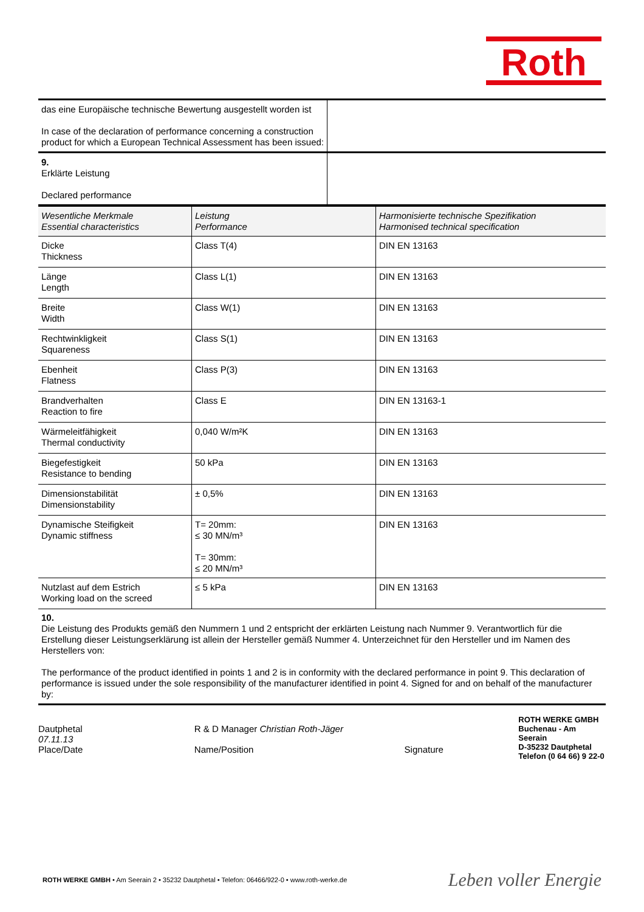Roth
| das eine Europäische technische Bewertung ausgestellt worden ist In case of the declaration of performance concerning a construction product for which a European Technical Assessment has been issued: | |
| 9. Erklärte Leistung Declared performance | |
| Wesentliche Merkmale Essential characteristics | Leistung Performance | Harmonisierte technische Spezifikation Harmonised technical specification |
| --- | --- | --- |
| Dicke Thickness | Class T(4) | DIN EN 13163 |
| Länge Length | Class L(1) | DIN EN 13163 |
| Breite Width | Class W(1) | DIN EN 13163 |
| Rechtwinkligkeit Squareness | Class S(1) | DIN EN 13163 |
| Ebenheit Flatness | Class P(3) | DIN EN 13163 |
| Brandverhalten Reaction to fire | Class E | DIN EN 13163-1 |
| Wärmeleitfähigkeit Thermal conductivity | 0,040 W/m²K | DIN EN 13163 |
| Biegefestigkeit Resistance to bending | 50 kPa | DIN EN 13163 |
| Dimensionstabilität Dimensionstability | ± 0,5% | DIN EN 13163 |
| Dynamische Steifigkeit Dynamic stiffness | T= 20mm: ≤ 30 MN/m³ T= 30mm: ≤ 20 MN/m³ | DIN EN 13163 |
| Nutzlast auf dem Estrich Working load on the screed | ≤ 5 kPa | DIN EN 13163 |
10.
Die Leistung des Produkts gemäß den Nummern 1 und 2 entspricht der erklärten Leistung nach Nummer 9. Verantwortlich für die Erstellung dieser Leistungserklärung ist allein der Hersteller gemäß Nummer 4. Unterzeichnet für den Hersteller und im Namen des Herstellers von:
The performance of the product identified in points 1 and 2 is in conformity with the declared performance in point 9. This declaration of performance is issued under the sole responsibility of the manufacturer identified in point 4. Signed for and on behalf of the manufacturer by:
Dautphetal
07.11.13
Place/Date
R & D Manager Christian Roth-Jäger
Name/Position
Signature
ROTH WERKE GMBH
Buchenau - Am Seerain
D-35232 Dautphetal
Telefon (0 64 66) 9 22-0
ROTH WERKE GMBH • Am Seerain 2 • 35232 Dautphetal • Telefon: 06466/922-0 • www.roth-werke.de Leben voller Energie